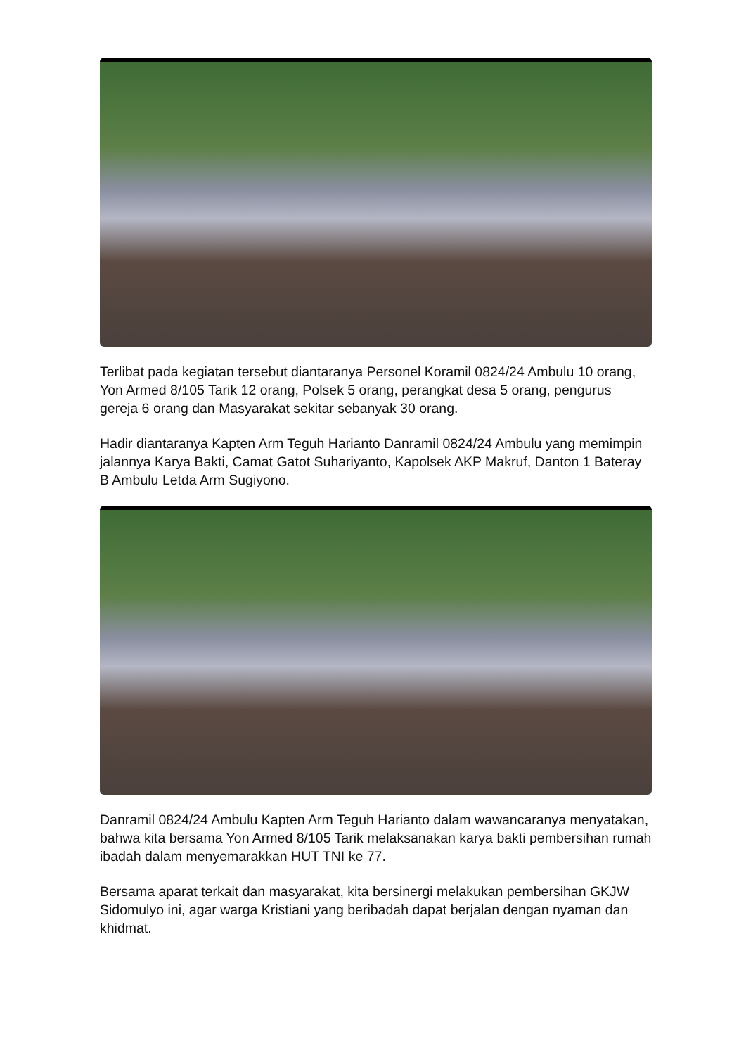Terlibat pada kegiatan tersebut diantaranya Personel Koramil 0824/24 Ambulu 10 orang, Yon Armed 8/105 Tarik 12 orang, Polsek 5 orang, perangkat desa 5 orang, pengurus gereja 6 orang dan Masyarakat sekitar sebanyak 30 orang.
Hadir diantaranya Kapten Arm Teguh Harianto Danramil 0824/24 Ambulu yang memimpin jalannya Karya Bakti, Camat Gatot Suhariyanto, Kapolsek AKP Makruf, Danton 1 Bateray B Ambulu Letda Arm Sugiyono.
Danramil 0824/24 Ambulu Kapten Arm Teguh Harianto dalam wawancaranya menyatakan, bahwa kita bersama Yon Armed 8/105 Tarik melaksanakan karya bakti pembersihan rumah ibadah dalam menyemarakkan HUT TNI ke 77.
Bersama aparat terkait dan masyarakat, kita bersinergi melakukan pembersihan GKJW Sidomulyo ini, agar warga Kristiani yang beribadah dapat berjalan dengan nyaman dan khidmat.